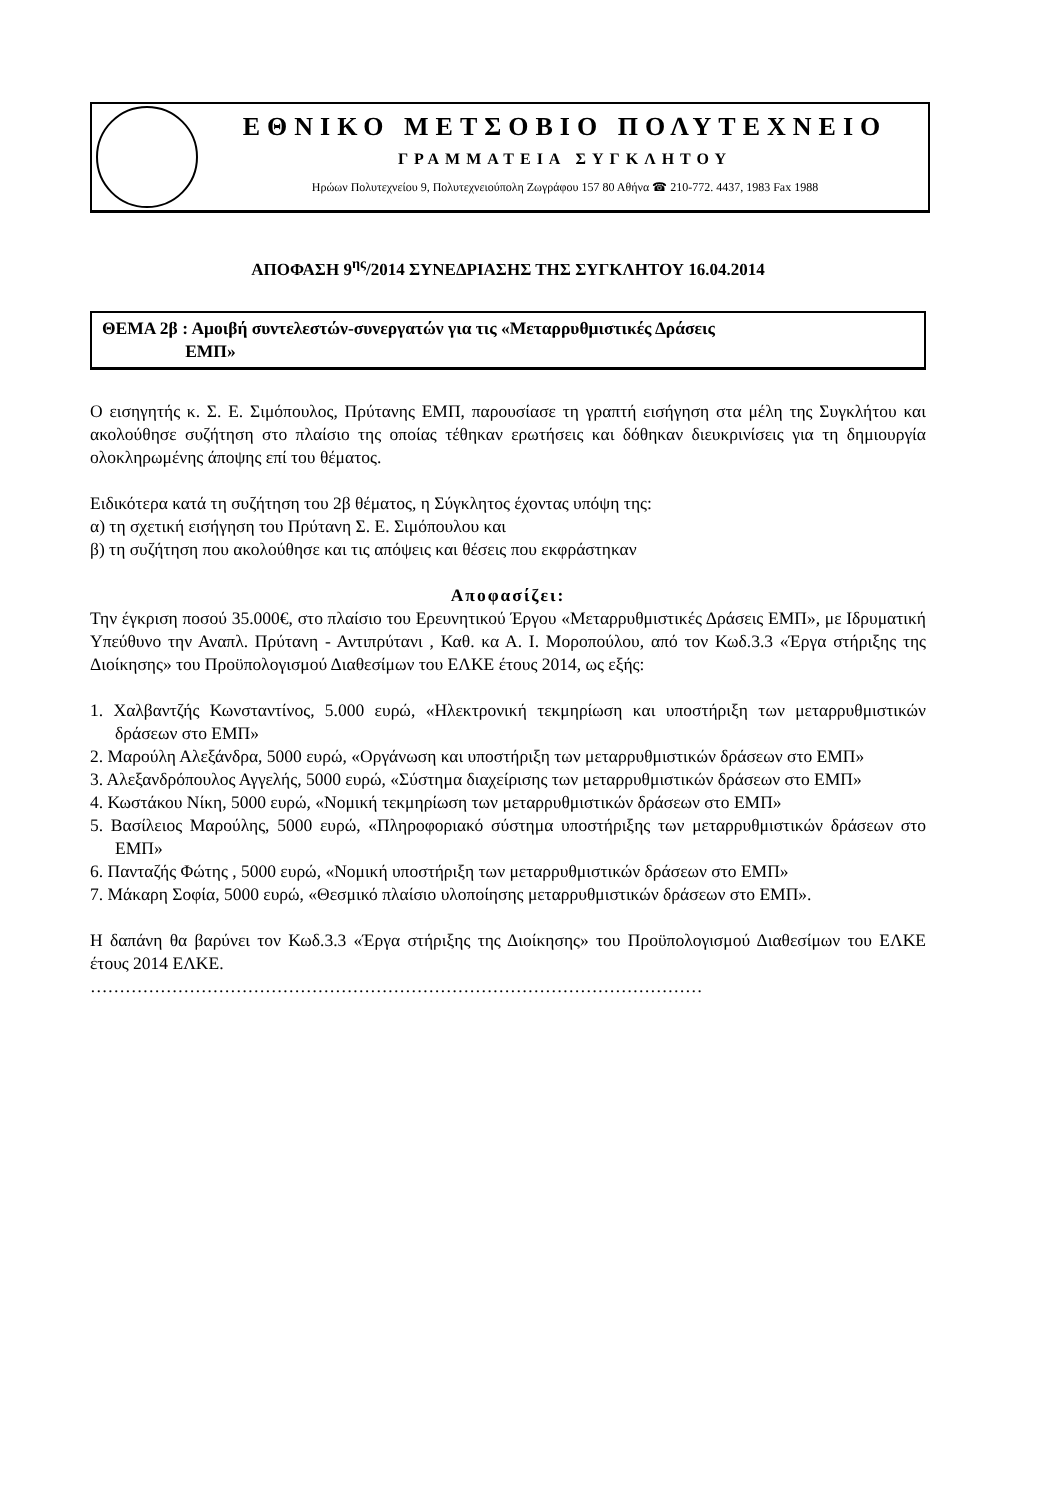ΕΘΝΙΚΟ ΜΕΤΣΟΒΙΟ ΠΟΛΥΤΕΧΝΕΙΟ
ΓΡΑΜΜΑΤΕΙΑ ΣΥΓΚΛΗΤΟΥ
Ηρώων Πολυτεχνείου 9, Πολυτεχνειούπολη Ζωγράφου 157 80 Αθήνα ☎ 210-772. 4437, 1983 Fax 1988
ΑΠΟΦΑΣΗ 9<sup>ης</sup>/2014 ΣΥΝΕΔΡΙΑΣΗΣ ΤΗΣ ΣΥΓΚΛΗΤΟΥ 16.04.2014
ΘΕΜΑ 2β : Αμοιβή συντελεστών-συνεργατών για τις «Μεταρρυθμιστικές Δράσεις
ΕΜΠ»
Ο εισηγητής κ. Σ. Ε. Σιμόπουλος, Πρύτανης ΕΜΠ, παρουσίασε τη γραπτή εισήγηση στα μέλη της Συγκλήτου και ακολούθησε συζήτηση στο πλαίσιο της οποίας τέθηκαν ερωτήσεις και δόθηκαν διευκρινίσεις για τη δημιουργία ολοκληρωμένης άποψης επί του θέματος.
Ειδικότερα κατά τη συζήτηση του 2β θέματος, η Σύγκλητος έχοντας υπόψη της:
α) τη σχετική εισήγηση του Πρύτανη Σ. Ε. Σιμόπουλου και
β) τη συζήτηση που ακολούθησε και τις απόψεις και θέσεις που εκφράστηκαν
Αποφασίζει:
Την έγκριση ποσού 35.000€, στο πλαίσιο του Ερευνητικού Έργου «Μεταρρυθμιστικές Δράσεις ΕΜΠ», με Ιδρυματική Υπεύθυνο την Αναπλ. Πρύτανη - Αντιπρύτανι , Καθ. κα Α. Ι. Μοροπούλου, από τον Κωδ.3.3 «Έργα στήριξης της Διοίκησης» του Προϋπολογισμού Διαθεσίμων του ΕΛΚΕ έτους 2014, ως εξής:
1. Χαλβαντζής Κωνσταντίνος, 5.000 ευρώ, «Ηλεκτρονική τεκμηρίωση και υποστήριξη των μεταρρυθμιστικών δράσεων στο ΕΜΠ»
2. Μαρούλη Αλεξάνδρα, 5000 ευρώ, «Οργάνωση και υποστήριξη των μεταρρυθμιστικών δράσεων στο ΕΜΠ»
3. Αλεξανδρόπουλος Αγγελής, 5000 ευρώ, «Σύστημα διαχείρισης των μεταρρυθμιστικών δράσεων στο ΕΜΠ»
4. Κωστάκου Νίκη, 5000 ευρώ, «Νομική τεκμηρίωση των μεταρρυθμιστικών δράσεων στο ΕΜΠ»
5. Βασίλειος Μαρούλης, 5000 ευρώ, «Πληροφοριακό σύστημα υποστήριξης των μεταρρυθμιστικών δράσεων στο ΕΜΠ»
6. Πανταζής Φώτης , 5000 ευρώ, «Νομική υποστήριξη των μεταρρυθμιστικών δράσεων στο ΕΜΠ»
7. Μάκαρη Σοφία, 5000 ευρώ, «Θεσμικό πλαίσιο υλοποίησης μεταρρυθμιστικών δράσεων στο ΕΜΠ».
Η δαπάνη θα βαρύνει τον Κωδ.3.3 «Έργα στήριξης της Διοίκησης» του Προϋπολογισμού Διαθεσίμων του ΕΛΚΕ έτους 2014 ΕΛΚΕ.
……………………………………………………………………………………………